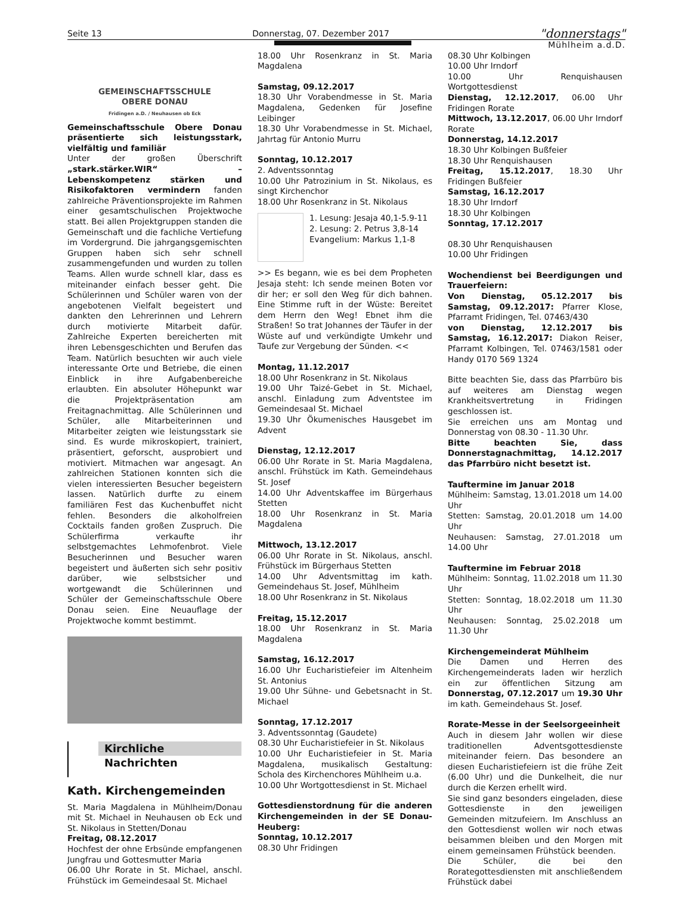Seite 13 Donnerstag, 07. Dezember 2017 "donnerstags"
Mühlheim a.d.D.
GEMEINSCHAFTSSCHULE
OBERE DONAU
Fridingen a.D. / Neuhausen ob Eck
Gemeinschaftsschule Obere Donau präsentierte sich leistungsstark, vielfältig und familiär
Unter der großen Überschrift „stark.stärker.WIR“ – Lebenskompetenz stärken und Risikofaktoren vermindern fanden zahlreiche Präventionsprojekte im Rahmen einer gesamtschulischen Projektwoche statt. Bei allen Projektgruppen standen die Gemeinschaft und die fachliche Vertiefung im Vordergrund. Die jahrgangsgemischten Gruppen haben sich sehr schnell zusammengefunden und wurden zu tollen Teams. Allen wurde schnell klar, dass es miteinander einfach besser geht. Die Schülerinnen und Schüler waren von der angebotenen Vielfalt begeistert und dankten den Lehrerinnen und Lehrern durch motivierte Mitarbeit dafür. Zahlreiche Experten bereicherten mit ihren Lebensgeschichten und Berufen das Team. Natürlich besuchten wir auch viele interessante Orte und Betriebe, die einen Einblick in ihre Aufgabenbereiche erlaubten. Ein absoluter Höhepunkt war die Projektpräsentation am Freitagnachmittag. Alle Schülerinnen und Schüler, alle Mitarbeiterinnen und Mitarbeiter zeigten wie leistungsstark sie sind. Es wurde mikroskopiert, trainiert, präsentiert, geforscht, ausprobiert und motiviert. Mitmachen war angesagt. An zahlreichen Stationen konnten sich die vielen interessierten Besucher begeistern lassen. Natürlich durfte zu einem familiären Fest das Kuchenbuffet nicht fehlen. Besonders die alkoholfreien Cocktails fanden großen Zuspruch. Die Schülerfirma verkaufte ihr selbstgemachtes Lehmofenbrot. Viele Besucherinnen und Besucher waren begeistert und äußerten sich sehr positiv darüber, wie selbstsicher und wortgewandt die Schülerinnen und Schüler der Gemeinschaftsschule Obere Donau seien. Eine Neuauflage der Projektwoche kommt bestimmt.
Kirchliche
Nachrichten
Kath. Kirchengemeinden
St. Maria Magdalena in Mühlheim/Donau mit St. Michael in Neuhausen ob Eck und St. Nikolaus in Stetten/Donau
Freitag, 08.12.2017
Hochfest der ohne Erbsünde empfangenen Jungfrau und Gottesmutter Maria
06.00 Uhr Rorate in St. Michael, anschl. Frühstück im Gemeindesaal St. Michael
18.00 Uhr Rosenkranz in St. Maria Magdalena
Samstag, 09.12.2017
18.30 Uhr Vorabendmesse in St. Maria Magdalena, Gedenken für Josefine Leibinger
18.30 Uhr Vorabendmesse in St. Michael, Jahrtag für Antonio Murru
Sonntag, 10.12.2017
2. Adventssonntag
10.00 Uhr Patrozinium in St. Nikolaus, es singt Kirchenchor
18.00 Uhr Rosenkranz in St. Nikolaus
1. Lesung: Jesaja 40,1-5.9-11
2. Lesung: 2. Petrus 3,8-14
Evangelium: Markus 1,1-8
>> Es begann, wie es bei dem Propheten Jesaja steht: Ich sende meinen Boten vor dir her; er soll den Weg für dich bahnen. Eine Stimme ruft in der Wüste: Bereitet dem Herrn den Weg! Ebnet ihm die Straßen! So trat Johannes der Täufer in der Wüste auf und verkündigte Umkehr und Taufe zur Vergebung der Sünden. <<
Montag, 11.12.2017
18.00 Uhr Rosenkranz in St. Nikolaus
19.00 Uhr Taizé-Gebet in St. Michael, anschl. Einladung zum Adventstee im Gemeindesaal St. Michael
19.30 Uhr Ökumenisches Hausgebet im Advent
Dienstag, 12.12.2017
06.00 Uhr Rorate in St. Maria Magdalena, anschl. Frühstück im Kath. Gemeindehaus St. Josef
14.00 Uhr Adventskaffee im Bürgerhaus Stetten
18.00 Uhr Rosenkranz in St. Maria Magdalena
Mittwoch, 13.12.2017
06.00 Uhr Rorate in St. Nikolaus, anschl. Frühstück im Bürgerhaus Stetten
14.00 Uhr Adventsmittag im kath. Gemeindehaus St. Josef, Mühlheim
18.00 Uhr Rosenkranz in St. Nikolaus
Freitag, 15.12.2017
18.00 Uhr Rosenkranz in St. Maria Magdalena
Samstag, 16.12.2017
16.00 Uhr Eucharistiefeier im Altenheim St. Antonius
19.00 Uhr Sühne- und Gebetsnacht in St. Michael
Sonntag, 17.12.2017
3. Adventssonntag (Gaudete)
08.30 Uhr Eucharistiefeier in St. Nikolaus
10.00 Uhr Eucharistiefeier in St. Maria Magdalena, musikalisch Gestaltung: Schola des Kirchenchores Mühlheim u.a.
10.00 Uhr Wortgottesdienst in St. Michael
Gottesdienstordnung für die anderen Kirchengemeinden in der SE Donau-Heuberg:
Sonntag, 10.12.2017
08.30 Uhr Fridingen
08.30 Uhr Kolbingen
10.00 Uhr Irndorf
10.00 Uhr Renquishausen Wortgottesdienst
Dienstag, 12.12.2017, 06.00 Uhr Fridingen Rorate
Mittwoch, 13.12.2017, 06.00 Uhr Irndorf Rorate
Donnerstag, 14.12.2017
18.30 Uhr Kolbingen Bußfeier
18.30 Uhr Renquishausen
Freitag, 15.12.2017, 18.30 Uhr Fridingen Bußfeier
Samstag, 16.12.2017
18.30 Uhr Irndorf
18.30 Uhr Kolbingen
Sonntag, 17.12.2017
08.30 Uhr Renquishausen
10.00 Uhr Fridingen
Wochendienst bei Beerdigungen und Trauerfeiern:
Von Dienstag, 05.12.2017 bis Samstag, 09.12.2017: Pfarrer Klose, Pfarramt Fridingen, Tel. 07463/430
von Dienstag, 12.12.2017 bis Samstag, 16.12.2017: Diakon Reiser, Pfarramt Kolbingen, Tel. 07463/1581 oder Handy 0170 569 1324
Bitte beachten Sie, dass das Pfarrbüro bis auf weiteres am Dienstag wegen Krankheitsvertretung in Fridingen geschlossen ist.
Sie erreichen uns am Montag und Donnerstag von 08.30 - 11.30 Uhr.
Bitte beachten Sie, dass Donnerstagnachmittag, 14.12.2017 das Pfarrbüro nicht besetzt ist.
Tauftermine im Januar 2018
Mühlheim: Samstag, 13.01.2018 um 14.00 Uhr
Stetten: Samstag, 20.01.2018 um 14.00 Uhr
Neuhausen: Samstag, 27.01.2018 um 14.00 Uhr
Tauftermine im Februar 2018
Mühlheim: Sonntag, 11.02.2018 um 11.30 Uhr
Stetten: Sonntag, 18.02.2018 um 11.30 Uhr
Neuhausen: Sonntag, 25.02.2018 um 11.30 Uhr
Kirchengemeinderat Mühlheim
Die Damen und Herren des Kirchengemeinderats laden wir herzlich ein zur öffentlichen Sitzung am Donnerstag, 07.12.2017 um 19.30 Uhr im kath. Gemeindehaus St. Josef.
Rorate-Messe in der Seelsorgeeinheit
Auch in diesem Jahr wollen wir diese traditionellen Adventsgottesdienste miteinander feiern. Das besondere an diesen Eucharistiefeiern ist die frühe Zeit (6.00 Uhr) und die Dunkelheit, die nur durch die Kerzen erhellt wird.
Sie sind ganz besonders eingeladen, diese Gottesdienste in den jeweiligen Gemeinden mitzufeiern. Im Anschluss an den Gottesdienst wollen wir noch etwas beisammen bleiben und den Morgen mit einem gemeinsamen Frühstück beenden.
Die Schüler, die bei den Rorategottesdiensten mit anschließendem Frühstück dabei